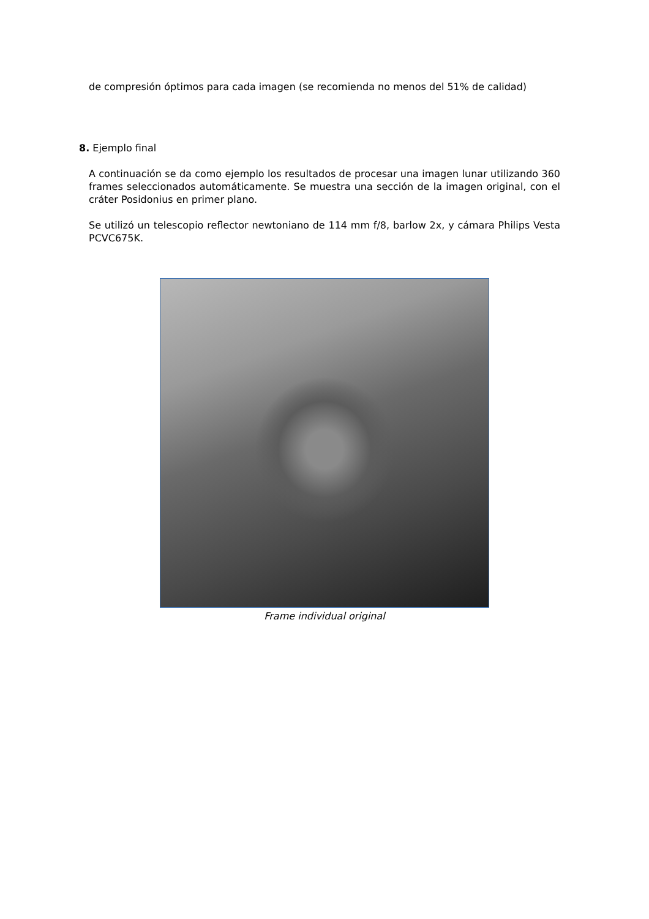de compresión óptimos para cada imagen (se recomienda no menos del 51% de calidad)
8. Ejemplo final
A continuación se da como ejemplo los resultados de procesar una imagen lunar utilizando 360 frames seleccionados automáticamente. Se muestra una sección de la imagen original, con el cráter Posidonius en primer plano.
Se utilizó un telescopio reflector newtoniano de 114 mm f/8, barlow 2x, y cámara Philips Vesta PCVC675K.
Frame individual original